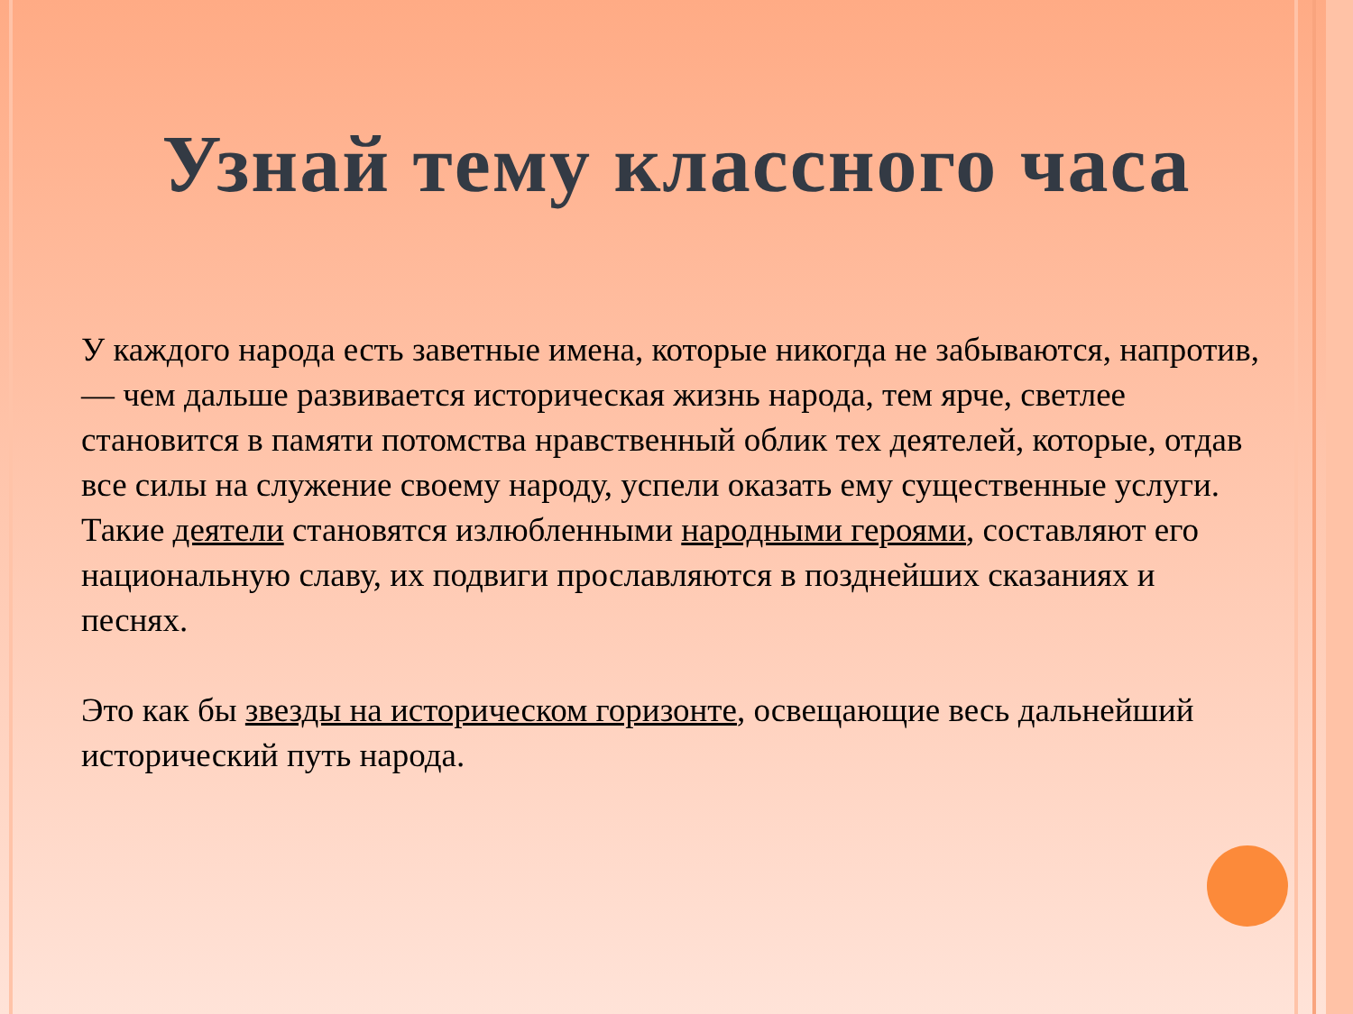Узнай тему классного часа
У каждого народа есть заветные имена, которые никогда не забываются, напротив, — чем дальше развивается историческая жизнь народа, тем ярче, светлее становится в памяти потомства нравственный облик тех деятелей, которые, отдав все силы на служение своему народу, успели оказать ему существенные услуги. Такие деятели становятся излюбленными народными героями, составляют его национальную славу, их подвиги прославляются в позднейших сказаниях и песнях.
Это как бы звезды на историческом горизонте, освещающие весь дальнейший исторический путь народа.